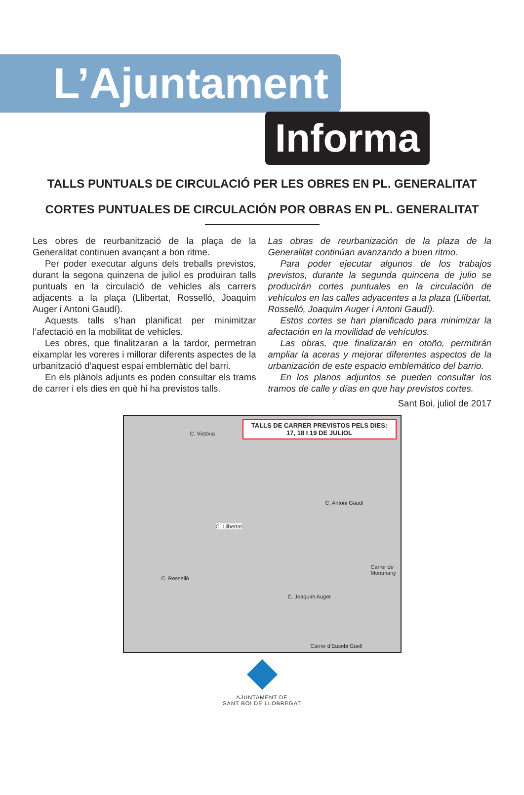L’Ajuntament
Informa
TALLS PUNTUALS DE CIRCULACIÓ PER LES OBRES EN PL. GENERALITAT
CORTES PUNTUALES DE CIRCULACIÓN POR OBRAS EN PL. GENERALITAT
Les obres de reurbanització de la plaça de la Generalitat continuen avançant a bon ritme.
Per poder executar alguns dels treballs previstos, durant la segona quinzena de juliol es produiran talls puntuals en la circulació de vehicles als carrers adjacents a la plaça (Llibertat, Rosselló, Joaquim Auger i Antoni Gaudí).
Aquests talls s’han planificat per minimitzar l’afectació en la mobilitat de vehicles.
Les obres, que finalitzaran a la tardor, permetran eixamplar les voreres i millorar diferents aspectes de la urbanització d’aquest espai emblemàtic del barri.
En els plànols adjunts es poden consultar els trams de carrer i els dies en què hi ha previstos talls.
Las obras de reurbanización de la plaza de la Generalitat continúan avanzando a buen ritmo.
Para poder ejecutar algunos de los trabajos previstos, durante la segunda quincena de julio se producirán cortes puntuales en la circulación de vehículos en las calles adyacentes a la plaza (Llibertat, Rosselló, Joaquim Auger i Antoni Gaudí).
Estos cortes se han planificado para minimizar la afectación en la movilidad de vehículos.
Las obras, que finalizarán en otoño, permitirán ampliar la aceras y mejorar diferentes aspectos de la urbanización de este espacio emblemático del barrio.
En los planos adjuntos se pueden consultar los tramos de calle y días en que hay previstos cortes.
Sant Boi, juliol de 2017
TALLS DE CARRER PREVISTOS PELS DIES:
17, 18 I 19 DE JULIOL
C. Victòria
C. Antoni Gaudí
C. Llibertat
C. Rosselló
C. Joaquim Auger
Carrer de Montmany
Carrer d’Eusebi Güell
AJUNTAMENT DE
SANT BOI DE LLOBREGAT